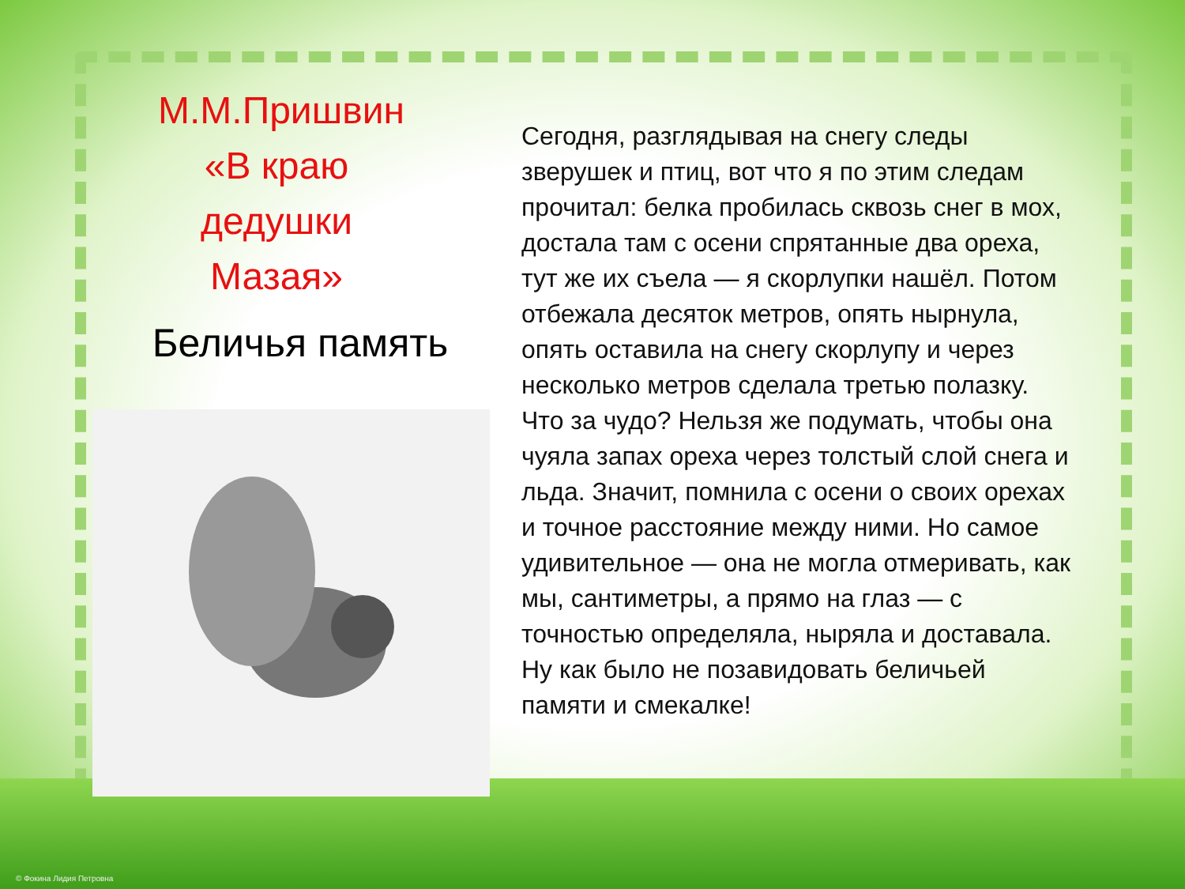М.М.Пришвин «В краю дедушки Мазая»
Беличья память
Сегодня, разглядывая на снегу следы зверушек и птиц, вот что я по этим следам прочитал: белка пробилась сквозь снег в мох, достала там с осени спрятанные два ореха, тут же их съела — я скорлупки нашёл. Потом отбежала десяток метров, опять нырнула, опять оставила на снегу скорлупу и через несколько метров сделала третью полазку.
Что за чудо? Нельзя же подумать, чтобы она чуяла запах ореха через толстый слой снега и льда. Значит, помнила с осени о своих орехах и точное расстояние между ними. Но самое удивительное — она не могла отмеривать, как мы, сантиметры, а прямо на глаз — с точностью определяла, ныряла и доставала. Ну как было не позавидовать беличьей памяти и смекалке!
© Фокина Лидия Петровна